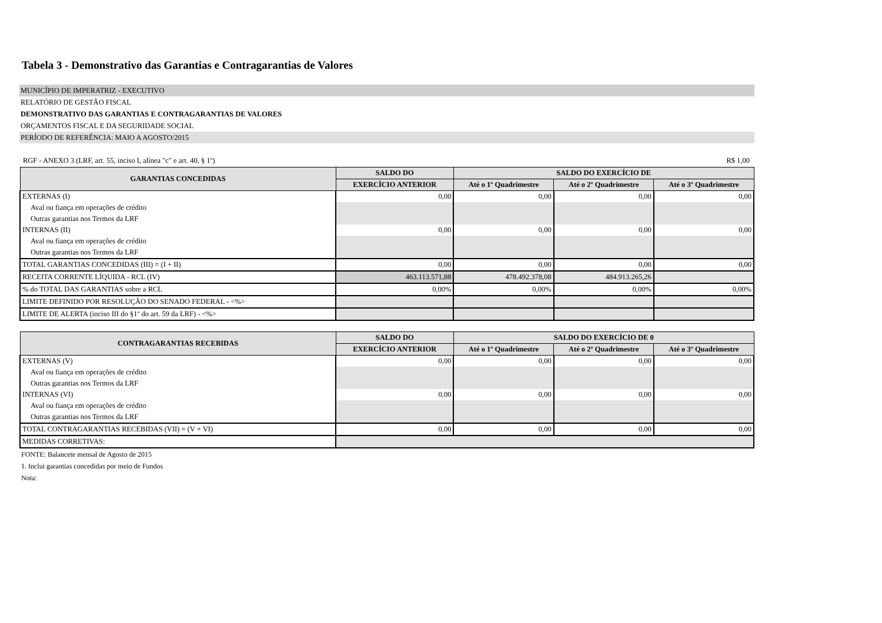Tabela 3 - Demonstrativo das Garantias e Contragarantias de Valores
MUNICÍPIO DE IMPERATRIZ - EXECUTIVO
RELATÓRIO DE GESTÃO FISCAL
DEMONSTRATIVO DAS GARANTIAS E CONTRAGARANTIAS DE VALORES
ORÇAMENTOS FISCAL E DA SEGURIDADE SOCIAL
PERÍODO DE REFERÊNCIA: MAIO A AGOSTO/2015
RGF - ANEXO 3 (LRF, art. 55, inciso I, alínea "c" e art. 40, § 1º) R$ 1,00
| GARANTIAS CONCEDIDAS | SALDO DO | SALDO DO EXERCÍCIO DE | | |
| --- | --- | --- | --- | --- |
| | EXERCÍCIO ANTERIOR | Até o 1º Quadrimestre | Até o 2º Quadrimestre | Até o 3º Quadrimestre |
| EXTERNAS (I) | 0,00 | 0,00 | 0,00 | 0,00 |
| Aval ou fiança em operações de crédito | | | | |
| Outras garantias nos Termos da LRF | | | | |
| INTERNAS (II) | 0,00 | 0,00 | 0,00 | 0,00 |
| Aval ou fiança em operações de crédito | | | | |
| Outras garantias nos Termos da LRF | | | | |
| TOTAL GARANTIAS CONCEDIDAS (III) = (I + II) | 0,00 | 0,00 | 0,00 | 0,00 |
| RECEITA CORRENTE LÍQUIDA - RCL (IV) | 463.113.571,88 | 478.492.378,08 | 484.913.265,26 | |
| % do TOTAL DAS GARANTIAS sobre a RCL | 0,00% | 0,00% | 0,00% | 0,00% |
| LIMITE DEFINIDO POR RESOLUÇÃO DO SENADO FEDERAL - <%> | | | | |
| LIMITE DE ALERTA (inciso III do §1º do art. 59 da LRF) - <%> | | | | |
| CONTRAGARANTIAS RECEBIDAS | SALDO DO | SALDO DO EXERCÍCIO DE 0 | | |
| --- | --- | --- | --- | --- |
| | EXERCÍCIO ANTERIOR | Até o 1º Quadrimestre | Até o 2º Quadrimestre | Até o 3º Quadrimestre |
| EXTERNAS (V) | 0,00 | 0,00 | 0,00 | 0,00 |
| Aval ou fiança em operações de crédito | | | | |
| Outras garantias nos Termos da LRF | | | | |
| INTERNAS (VI) | 0,00 | 0,00 | 0,00 | 0,00 |
| Aval ou fiança em operações de crédito | | | | |
| Outras garantias nos Termos da LRF | | | | |
| TOTAL CONTRAGARANTIAS RECEBIDAS (VII) = (V + VI) | 0,00 | 0,00 | 0,00 | 0,00 |
| MEDIDAS CORRETIVAS: | | | | |
FONTE: Balancete mensal de Agosto de 2015
1. Inclui garantias concedidas por meio de Fundos
Nota: